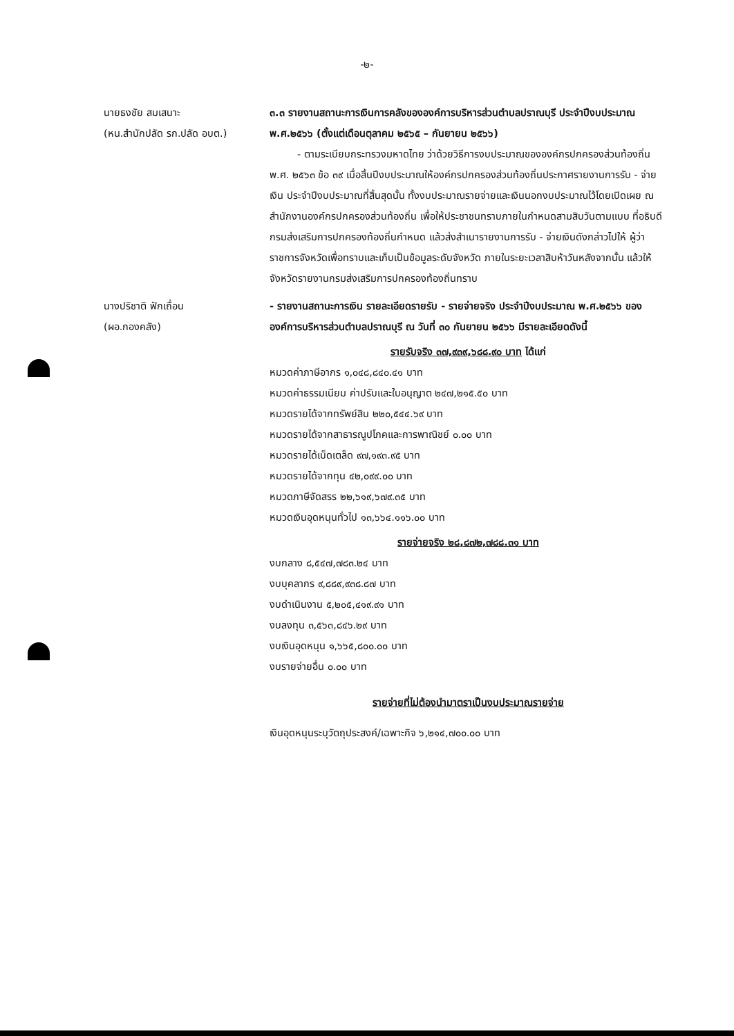-๒-
นายธงชัย สมเสนาะ
(หน.สำนักปลัด รก.ปลัด อบต.)
๓.๓ รายงานสถานะการเงินการคลังขององค์การบริหารส่วนตำบลปราณบุรี ประจำปีงบประมาณ พ.ศ.๒๕๖๖ (ตั้งแต่เดือนตุลาคม ๒๕๖๕ – กันยายน ๒๕๖๖)
- ตามระเบียบกระทรวงมหาดไทย ว่าด้วยวิธีการงบประมาณขององค์กรปกครองส่วนท้องถิ่น พ.ศ. ๒๕๖๓ ข้อ ๓๙ เมื่อสิ้นปีงบประมาณให้องค์กรปกครองส่วนท้องถิ่นประกาศรายงานการรับ - จ่ายเงิน ประจำปีงบประมาณที่สิ้นสุดนั้น ทั้งงบประมาณรายจ่ายและเงินนอกงบประมาณไว้โดยเปิดเผย ณ สำนักงานองค์กรปกครองส่วนท้องถิ่น เพื่อให้ประชาชนทราบภายในกำหนดสามสิบวันตามแบบ ที่อธิบดีกรมส่งเสริมการปกครองท้องถิ่นกำหนด แล้วส่งสำเนารายงานการรับ - จ่ายเงินดังกล่าวไปให้ ผู้ว่าราชการจังหวัดเพื่อทราบและเก็บเป็นข้อมูลระดับจังหวัด ภายในระยะเวลาสิบห้าวันหลังจากนั้น แล้วให้จังหวัดรายงานกรมส่งเสริมการปกครองท้องถิ่นทราบ
นางปริชาติ ฟักเถื่อน
(ผอ.กองคลัง)
- รายงานสถานะการเงิน รายละเอียดรายรับ - รายจ่ายจริง ประจำปีงบประมาณ พ.ศ.๒๕๖๖ ขององค์การบริหารส่วนตำบลปราณบุรี ณ วันที่ ๓๐ กันยายน ๒๕๖๖ มีรายละเอียดดังนี้
รายรับจริง ๓๗,๙๓๙,๖๘๘.๙๐ บาท ได้แก่
หมวดค่าภาษีอากร ๑,๐๔๘,๘๔๐.๔๑ บาท
หมวดค่าธรรมเนียม ค่าปรับและใบอนุญาต ๒๔๗,๒๑๕.๕๐ บาท
หมวดรายได้จากทรัพย์สิน ๒๒๐,๕๔๔.๖๙ บาท
หมวดรายได้จากสาธารณูปโภคและการพาณิชย์ ๐.๐๐ บาท
หมวดรายได้เบ็ดเตล็ด ๙๗,๑๙๓.๙๕ บาท
หมวดรายได้จากทุน ๔๒,๐๙๙.๐๐ บาท
หมวดภาษีจัดสรร ๒๒,๖๑๙,๖๗๙.๓๕ บาท
หมวดเงินอุดหนุนทั่วไป ๑๓,๖๖๔.๑๑๖.๐๐ บาท
รายจ่ายจริง ๒๘,๘๗๒,๗๘๘.๓๑ บาท
งบกลาง ๘,๕๔๗,๗๘๓.๒๔ บาท
งบบุคลากร ๙,๘๘๙,๙๓๘.๘๗ บาท
งบดำเนินงาน ๕,๒๐๕,๔๑๙.๙๑ บาท
งบลงทุน ๓,๕๖๓,๘๔๖.๒๙ บาท
งบเงินอุดหนุน ๑,๖๖๕,๘๐๐.๐๐ บาท
งบรายจ่ายอื่น ๐.๐๐ บาท
รายจ่ายที่ไม่ต้องนำมาตราเป็นงบประมาณรายจ่าย
เงินอุดหนุนระบุวัตถุประสงค์/เฉพาะกิจ ๖,๒๑๔,๗๐๐.๐๐ บาท